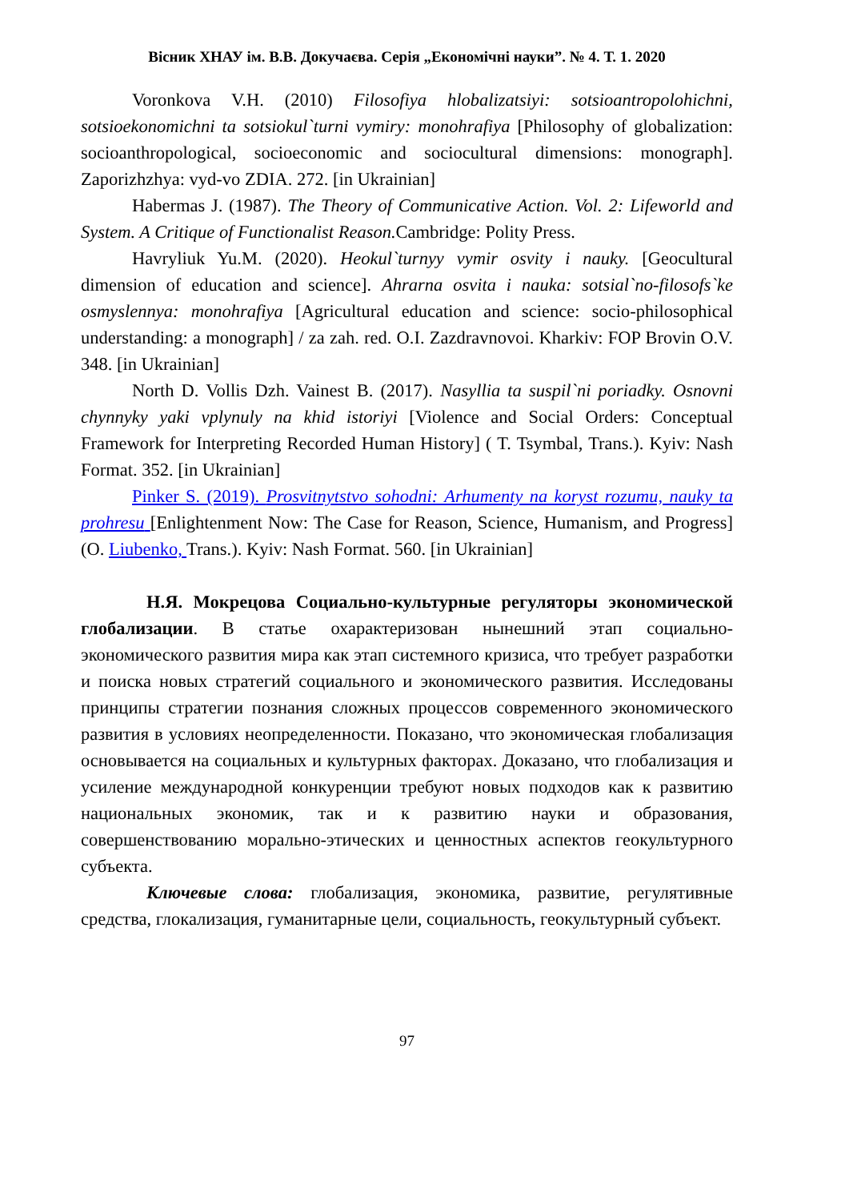Вісник ХНАУ ім. В.В. Докучаєва. Серія „Економічні науки”. № 4. Т. 1. 2020
Voronkova V.H. (2010) Filosofiya hlobalizatsiyi: sotsioantropolohichni, sotsioekonomichni ta sotsiokul`turni vymiry: monohrafiya [Philosophy of globalization: socioanthropological, socioeconomic and sociocultural dimensions: monograph]. Zaporizhzhya: vyd-vo ZDIA. 272. [in Ukrainian]
Habermas J. (1987). The Theory of Communicative Action. Vol. 2: Lifeworld and System. A Critique of Functionalist Reason. Cambridge: Polity Press.
Havryliuk Yu.M. (2020). Heokul`turnyy vymir osvity i nauky. [Geocultural dimension of education and science]. Ahrarna osvita i nauka: sotsial`no-filosofs`ke osmyslennya: monohrafiya [Agricultural education and science: socio-philosophical understanding: a monograph] / za zah. red. O.I. Zazdravnovoi. Kharkiv: FOP Brovin O.V. 348. [in Ukrainian]
North D. Vollis Dzh. Vainest B. (2017). Nasyllia ta suspil`ni poriadky. Osnovni chynnyky yaki vplynuly na khid istoriyi [Violence and Social Orders: Conceptual Framework for Interpreting Recorded Human History] ( T. Tsymbal, Trans.). Kyiv: Nash Format. 352. [in Ukrainian]
Pinker S. (2019). Prosvitnytstvo sohodni: Arhumenty na koryst rozumu, nauky ta prohresu [Enlightenment Now: The Case for Reason, Science, Humanism, and Progress] (O. Liubenko, Trans.). Kyiv: Nash Format. 560. [in Ukrainian]
Н.Я. Мокрецова Социально-культурные регуляторы экономической глобализации. В статье охарактеризован нынешний этап социально-экономического развития мира как этап системного кризиса, что требует разработки и поиска новых стратегий социального и экономического развития. Исследованы принципы стратегии познания сложных процессов современного экономического развития в условиях неопределенности. Показано, что экономическая глобализация основывается на социальных и культурных факторах. Доказано, что глобализация и усиление международной конкуренции требуют новых подходов как к развитию национальных экономик, так и к развитию науки и образования, совершенствованию морально-этических и ценностных аспектов геокультурного субъекта.
Ключевые слова: глобализация, экономика, развитие, регулятивные средства, глокализация, гуманитарные цели, социальность, геокультурный субъект.
97